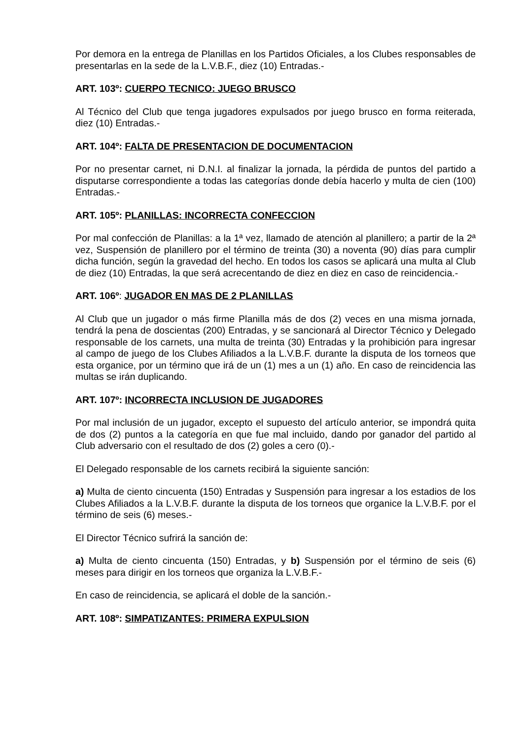Por demora en la entrega de Planillas en los Partidos Oficiales, a los Clubes responsables de presentarlas en la sede de la L.V.B.F., diez (10) Entradas.-
ART. 103º: CUERPO TECNICO: JUEGO BRUSCO
Al Técnico del Club que tenga jugadores expulsados por juego brusco en forma reiterada, diez (10) Entradas.-
ART. 104º: FALTA DE PRESENTACION DE DOCUMENTACION
Por no presentar carnet, ni D.N.I. al finalizar la jornada, la pérdida de puntos del partido a disputarse correspondiente a todas las categorías donde debía hacerlo y multa de cien (100) Entradas.-
ART. 105º: PLANILLAS: INCORRECTA CONFECCION
Por mal confección de Planillas: a la 1ª vez, llamado de atención al planillero; a partir de la 2ª vez, Suspensión de planillero por el término de treinta (30) a noventa (90) días para cumplir dicha función, según la gravedad del hecho. En todos los casos se aplicará una multa al Club de diez (10) Entradas, la que será acrecentando de diez en diez en caso de reincidencia.-
ART. 106º: JUGADOR EN MAS DE 2 PLANILLAS
Al Club que un jugador o más firme Planilla más de dos (2) veces en una misma jornada, tendrá la pena de doscientas (200) Entradas, y se sancionará al Director Técnico y Delegado responsable de los carnets, una multa de treinta (30) Entradas y la prohibición para ingresar al campo de juego de los Clubes Afiliados a la L.V.B.F. durante la disputa de los torneos que esta organice, por un término que irá de un (1) mes a un (1) año. En caso de reincidencia las multas se irán duplicando.
ART. 107º: INCORRECTA INCLUSION DE JUGADORES
Por mal inclusión de un jugador, excepto el supuesto del artículo anterior, se impondrá quita de dos (2) puntos a la categoría en que fue mal incluido, dando por ganador del partido al Club adversario con el resultado de dos (2) goles a cero (0).-
El Delegado responsable de los carnets recibirá la siguiente sanción:
a) Multa de ciento cincuenta (150) Entradas y Suspensión para ingresar a los estadios de los Clubes Afiliados a la L.V.B.F. durante la disputa de los torneos que organice la L.V.B.F. por el término de seis (6) meses.-
El Director Técnico sufrirá la sanción de:
a) Multa de ciento cincuenta (150) Entradas, y b) Suspensión por el término de seis (6) meses para dirigir en los torneos que organiza la L.V.B.F.-
En caso de reincidencia, se aplicará el doble de la sanción.-
ART. 108º: SIMPATIZANTES: PRIMERA EXPULSION